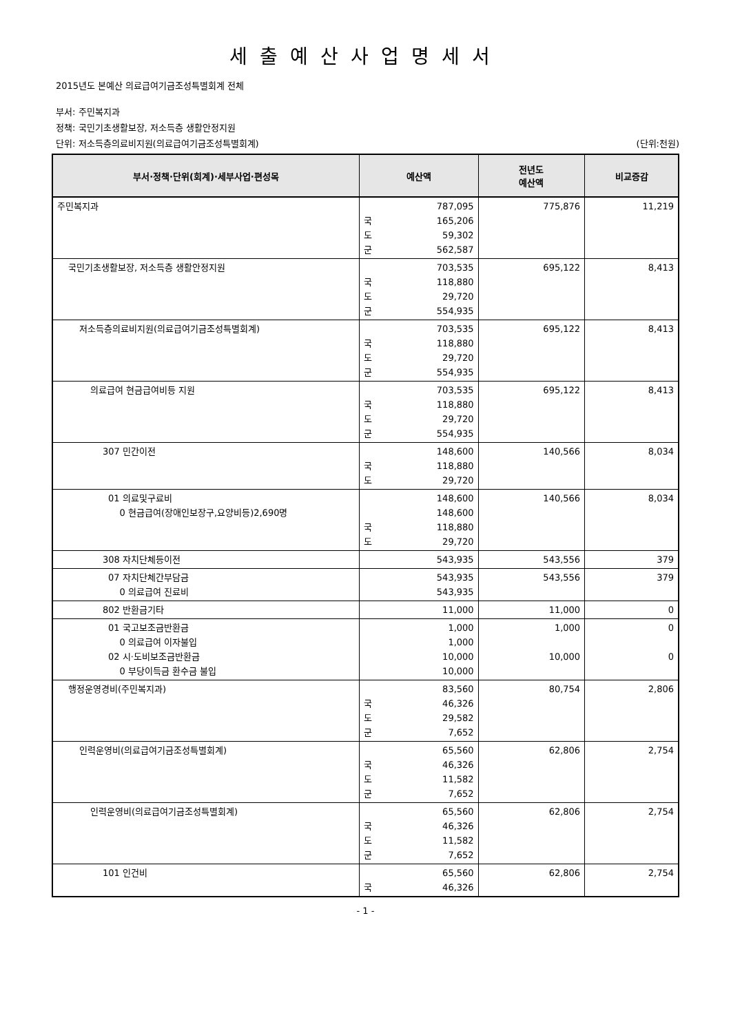세출예산사업명세서
2015년도 본예산 의료급여기금조성특별회계 전체
부서: 주민복지과
정책: 국민기초생활보장, 저소득층 생활안정지원
단위: 저소득층의료비지원(의료급여기금조성특별회계) (단위:천원)
| 부서·정책·단위(회계)·세부사업·편성목 | 예산액 | 전년도 예산액 | 비교증감 |
| --- | --- | --- | --- |
| 주민복지과 | 787,095 국 165,206 도 59,302 군 562,587 | 775,876 | 11,219 |
| 국민기초생활보장, 저소득층 생활안정지원 | 703,535 국 118,880 도 29,720 군 554,935 | 695,122 | 8,413 |
| 저소득층의료비지원(의료급여기금조성특별회계) | 703,535 국 118,880 도 29,720 군 554,935 | 695,122 | 8,413 |
| 의료급여 현금급여비등 지원 | 703,535 국 118,880 도 29,720 군 554,935 | 695,122 | 8,413 |
| 307 민간이전 | 148,600 국 118,880 도 29,720 | 140,566 | 8,034 |
| 01 의료및구료비 0 현금급여(장애인보장구,요양비등)2,690명 | 148,600 148,600 국 118,880 도 29,720 | 140,566 | 8,034 |
| 308 자치단체등이전 | 543,935 | 543,556 | 379 |
| 07 자치단체간부담금 0 의료급여 진료비 | 543,935 543,935 | 543,556 | 379 |
| 802 반환금기타 | 11,000 | 11,000 | 0 |
| 01 국고보조금반환금 0 의료급여 이자불입 02 시·도비보조금반환금 0 부당이득금 환수금 불입 | 1,000 1,000 10,000 10,000 | 1,000 10,000 | 0 0 |
| 행정운영경비(주민복지과) | 83,560 국 46,326 도 29,582 군 7,652 | 80,754 | 2,806 |
| 인력운영비(의료급여기금조성특별회계) | 65,560 국 46,326 도 11,582 군 7,652 | 62,806 | 2,754 |
| 인력운영비(의료급여기금조성특별회계) | 65,560 국 46,326 도 11,582 군 7,652 | 62,806 | 2,754 |
| 101 인건비 | 65,560 국 46,326 | 62,806 | 2,754 |
- 1 -